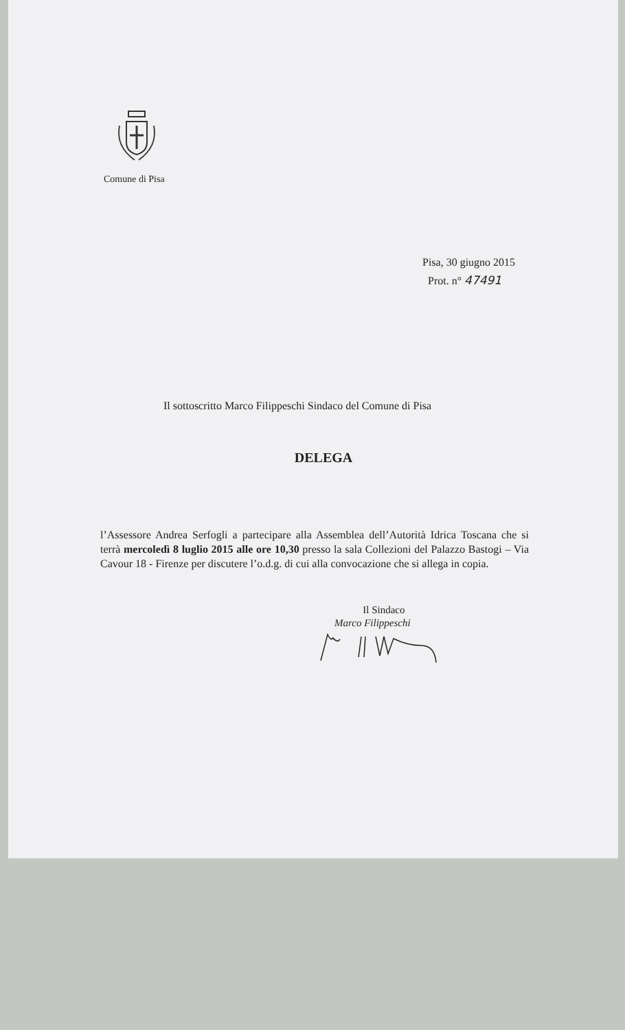Comune di Pisa
Pisa, 30 giugno 2015
Prot. n° 47491
Il sottoscritto Marco Filippeschi Sindaco del Comune di Pisa
DELEGA
l’Assessore Andrea Serfogli a partecipare alla Assemblea dell’Autorità Idrica Toscana che si terrà mercoledì 8 luglio 2015 alle ore 10,30 presso la sala Collezioni del Palazzo Bastogi – Via Cavour 18 - Firenze per discutere l’o.d.g. di cui alla convocazione che si allega in copia.
Il Sindaco
Marco Filippeschi